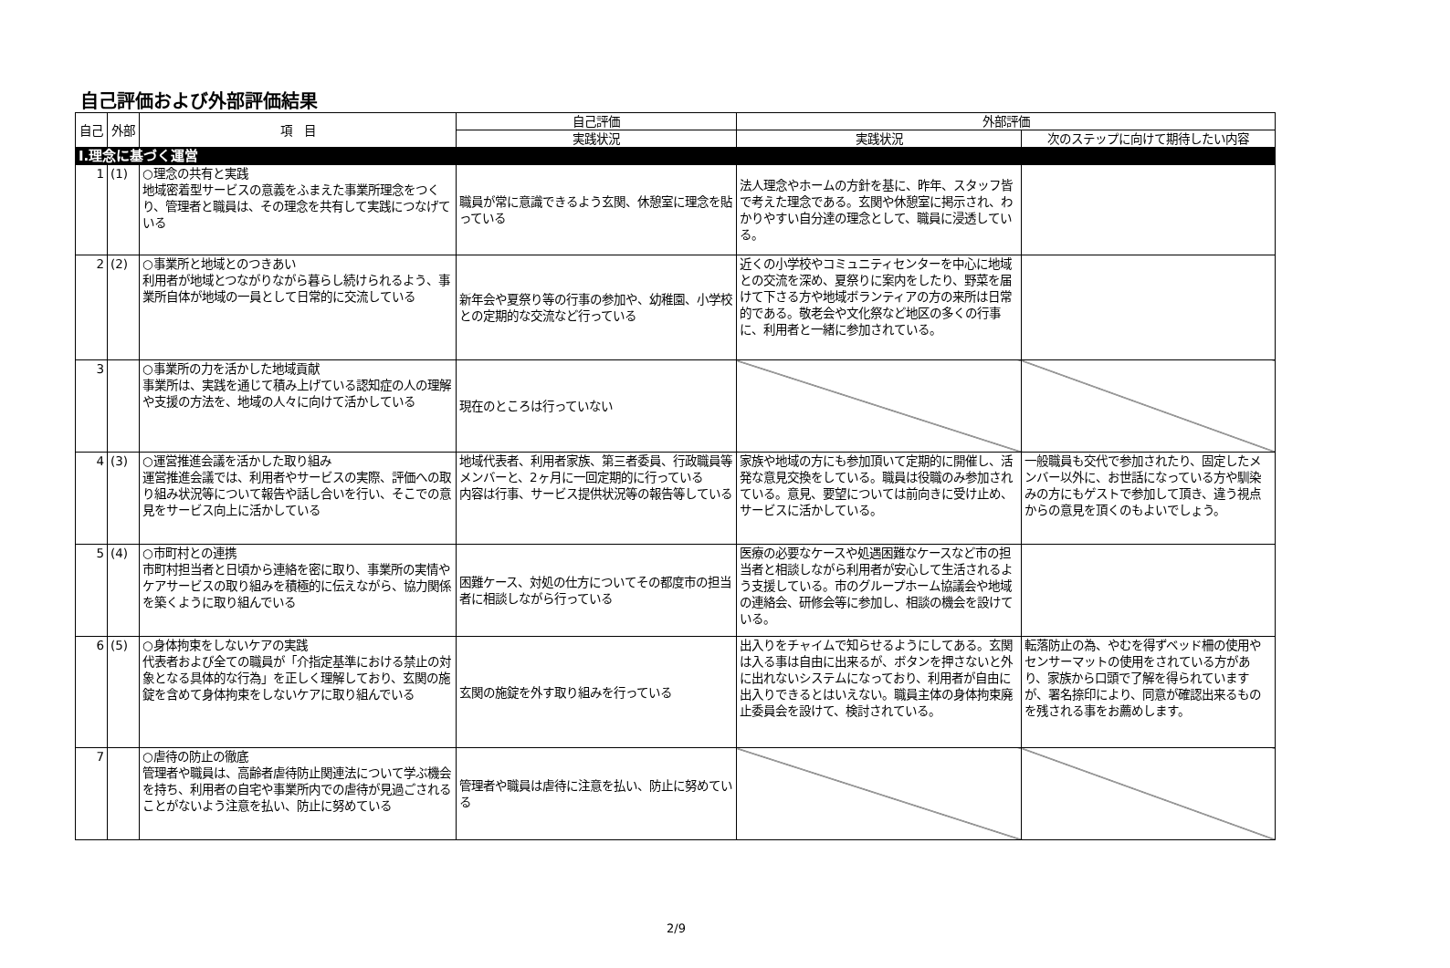自己評価および外部評価結果
| 自己 | 外部 | 項 目 | 自己評価 | 外部評価 | |
| --- | --- | --- | --- | --- | --- |
| | | | 実践状況 | 実践状況 | 次のステップに向けて期待したい内容 |
| Ⅰ.理念に基づく運営 | | | | | |
| 1 | (1) | ○理念の共有と実践 地域密着型サービスの意義をふまえた事業所理念をつくり、管理者と職員は、その理念を共有して実践につなげている | 職員が常に意識できるよう玄関、休憩室に理念を貼っている | 法人理念やホームの方針を基に、昨年、スタッフ皆で考えた理念である。玄関や休憩室に掲示され、わかりやすい自分達の理念として、職員に浸透している。 | |
| 2 | (2) | ○事業所と地域とのつきあい 利用者が地域とつながりながら暮らし続けられるよう、事業所自体が地域の一員として日常的に交流している | 新年会や夏祭り等の行事の参加や、幼稚園、小学校との定期的な交流など行っている | 近くの小学校やコミュニティセンターを中心に地域との交流を深め、夏祭りに案内をしたり、野菜を届けて下さる方や地域ボランティアの方の来所は日常的である。敬老会や文化祭など地区の多くの行事に、利用者と一緒に参加されている。 | |
| 3 | | ○事業所の力を活かした地域貢献 事業所は、実践を通じて積み上げている認知症の人の理解や支援の方法を、地域の人々に向けて活かしている | 現在のところは行っていない | | |
| 4 | (3) | ○運営推進会議を活かした取り組み 運営推進会議では、利用者やサービスの実際、評価への取り組み状況等について報告や話し合いを行い、そこでの意見をサービス向上に活かしている | 地域代表者、利用者家族、第三者委員、行政職員等メンバーと、2ヶ月に一回定期的に行っている 内容は行事、サービス提供状況等の報告等している | 家族や地域の方にも参加頂いて定期的に開催し、活発な意見交換をしている。職員は役職のみ参加されている。意見、要望については前向きに受け止め、サービスに活かしている。 | 一般職員も交代で参加されたり、固定したメンバー以外に、お世話になっている方や馴染みの方にもゲストで参加して頂き、違う視点からの意見を頂くのもよいでしょう。 |
| 5 | (4) | ○市町村との連携 市町村担当者と日頃から連絡を密に取り、事業所の実情やケアサービスの取り組みを積極的に伝えながら、協力関係を築くように取り組んでいる | 困難ケース、対処の仕方についてその都度市の担当者に相談しながら行っている | 医療の必要なケースや処遇困難なケースなど市の担当者と相談しながら利用者が安心して生活されるよう支援している。市のグループホーム協議会や地域の連絡会、研修会等に参加し、相談の機会を設けている。 | |
| 6 | (5) | ○身体拘束をしないケアの実践 代表者および全ての職員が「介指定基準における禁止の対象となる具体的な行為」を正しく理解しており、玄関の施錠を含めて身体拘束をしないケアに取り組んでいる | 玄関の施錠を外す取り組みを行っている | 出入りをチャイムで知らせるようにしてある。玄関は入る事は自由に出来るが、ボタンを押さないと外に出れないシステムになっており、利用者が自由に出入りできるとはいえない。職員主体の身体拘束廃止委員会を設けて、検討されている。 | 転落防止の為、やむを得ずベッド柵の使用やセンサーマットの使用をされている方があり、家族から口頭で了解を得られていますが、署名捺印により、同意が確認出来るものを残される事をお薦めします。 |
| 7 | | ○虐待の防止の徹底 管理者や職員は、高齢者虐待防止関連法について学ぶ機会を持ち、利用者の自宅や事業所内での虐待が見過ごされることがないよう注意を払い、防止に努めている | 管理者や職員は虐待に注意を払い、防止に努めている | | |
2/9